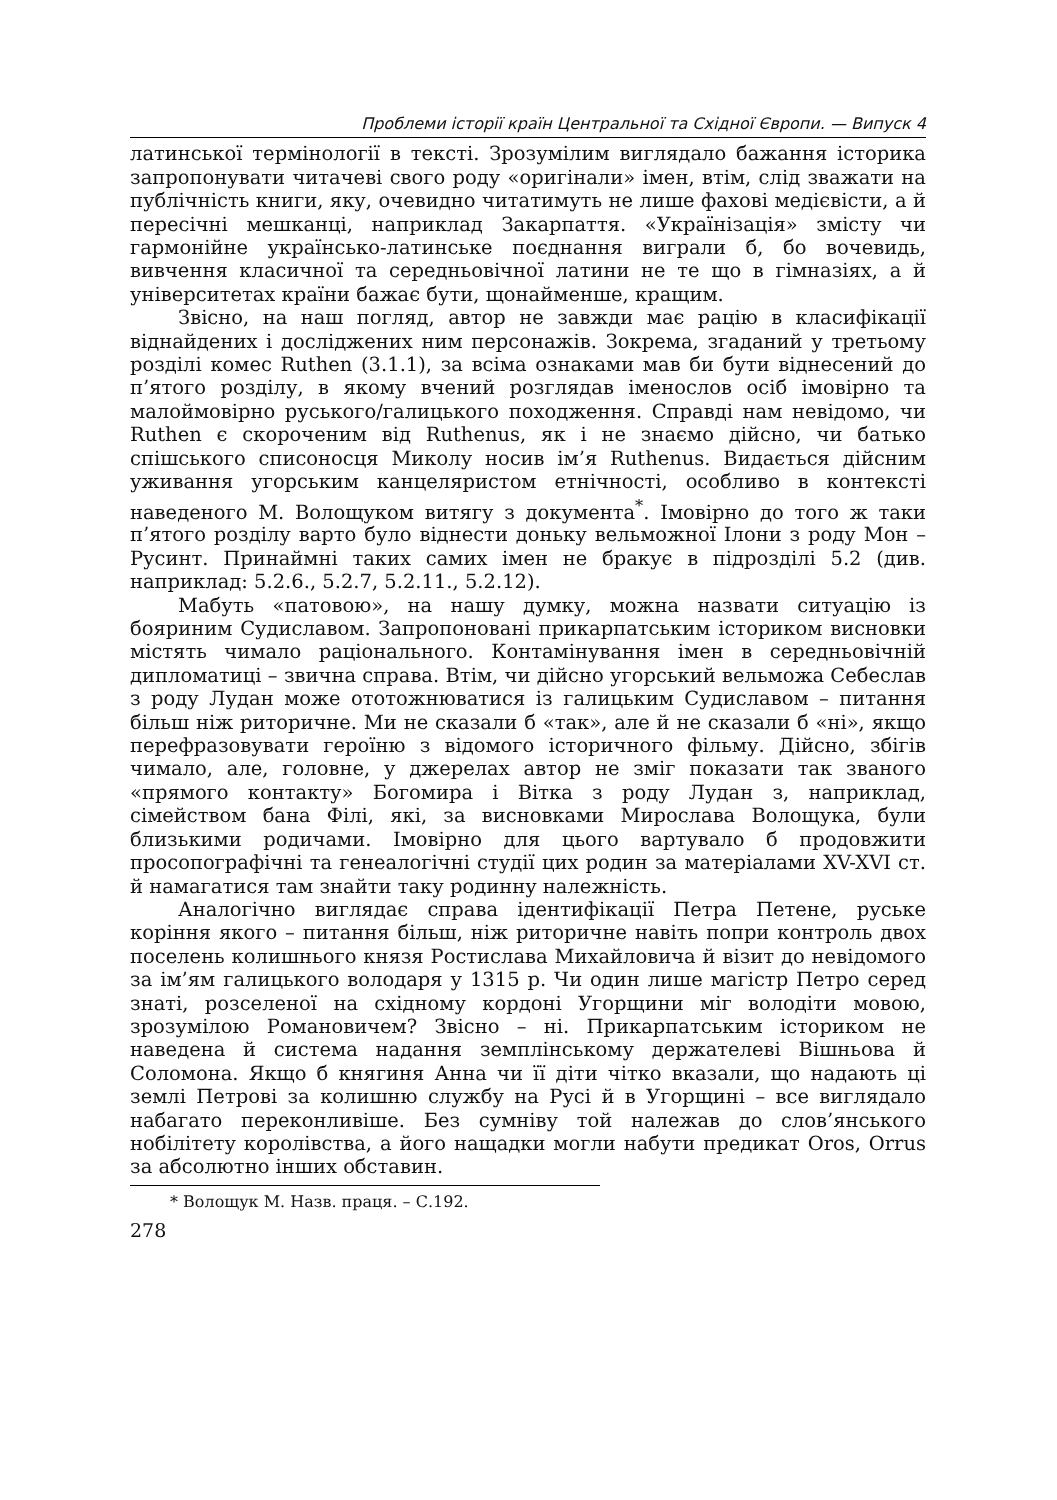Проблеми історії країн Центральної та Східної Європи. — Випуск 4
латинської термінології в тексті. Зрозумілим виглядало бажання історика запропонувати читачеві свого роду «оригінали» імен, втім, слід зважати на публічність книги, яку, очевидно читатимуть не лише фахові медієвісти, а й пересічні мешканці, наприклад Закарпаття. «Українізація» змісту чи гармонійне українсько-латинське поєднання виграли б, бо вочевидь, вивчення класичної та середньовічної латини не те що в гімназіях, а й університетах країни бажає бути, щонайменше, кращим.
Звісно, на наш погляд, автор не завжди має рацію в класифікації віднайдених і досліджених ним персонажів. Зокрема, згаданий у третьому розділі комес Ruthen (3.1.1), за всіма ознаками мав би бути віднесений до п’ятого розділу, в якому вчений розглядав іменослов осіб імовірно та малоймовірно руського/галицького походження. Справді нам невідомо, чи Ruthen є скороченим від Ruthenus, як і не знаємо дійсно, чи батько спішського списоносця Миколу носив ім’я Ruthenus. Видається дійсним уживання угорським канцеляристом етнічності, особливо в контексті наведеного М. Волощуком витягу з документа<sup>*</sup>. Імовірно до того ж таки п’ятого розділу варто було віднести доньку вельможної Ілони з роду Мон – Русинт. Принаймні таких самих імен не бракує в підрозділі 5.2 (див. наприклад: 5.2.6., 5.2.7, 5.2.11., 5.2.12).
Мабуть «патовою», на нашу думку, можна назвати ситуацію із бояриним Судиславом. Запропоновані прикарпатським істориком висновки містять чимало раціонального. Контамінування імен в середньовічній дипломатиці – звична справа. Втім, чи дійсно угорський вельможа Себеслав з роду Лудан може ототожнюватися із галицьким Судиславом – питання більш ніж риторичне. Ми не сказали б «так», але й не сказали б «ні», якщо перефразовувати героїню з відомого історичного фільму. Дійсно, збігів чимало, але, головне, у джерелах автор не зміг показати так званого «прямого контакту» Богомира і Вітка з роду Лудан з, наприклад, сімейством бана Філі, які, за висновками Мирослава Волощука, були близькими родичами. Імовірно для цього вартувало б продовжити просопографічні та генеалогічні студії цих родин за матеріалами XV-XVI ст. й намагатися там знайти таку родинну належність.
Аналогічно виглядає справа ідентифікації Петра Петене, руське коріння якого – питання більш, ніж риторичне навіть попри контроль двох поселень колишнього князя Ростислава Михайловича й візит до невідомого за ім’ям галицького володаря у 1315 р. Чи один лише магістр Петро серед знаті, розселеної на східному кордоні Угорщини міг володіти мовою, зрозумілою Романовичем? Звісно – ні. Прикарпатським істориком не наведена й система надання земплінському держателеві Вішньова й Соломона. Якщо б княгиня Анна чи її діти чітко вказали, що надають ці землі Петрові за колишню службу на Русі й в Угорщині – все виглядало набагато переконливіше. Без сумніву той належав до слов’янського нобілітету королівства, а його нащадки могли набути предикат Oros, Orrus за абсолютно інших обставин.
* Волощук М. Назв. праця. – С.192.
278